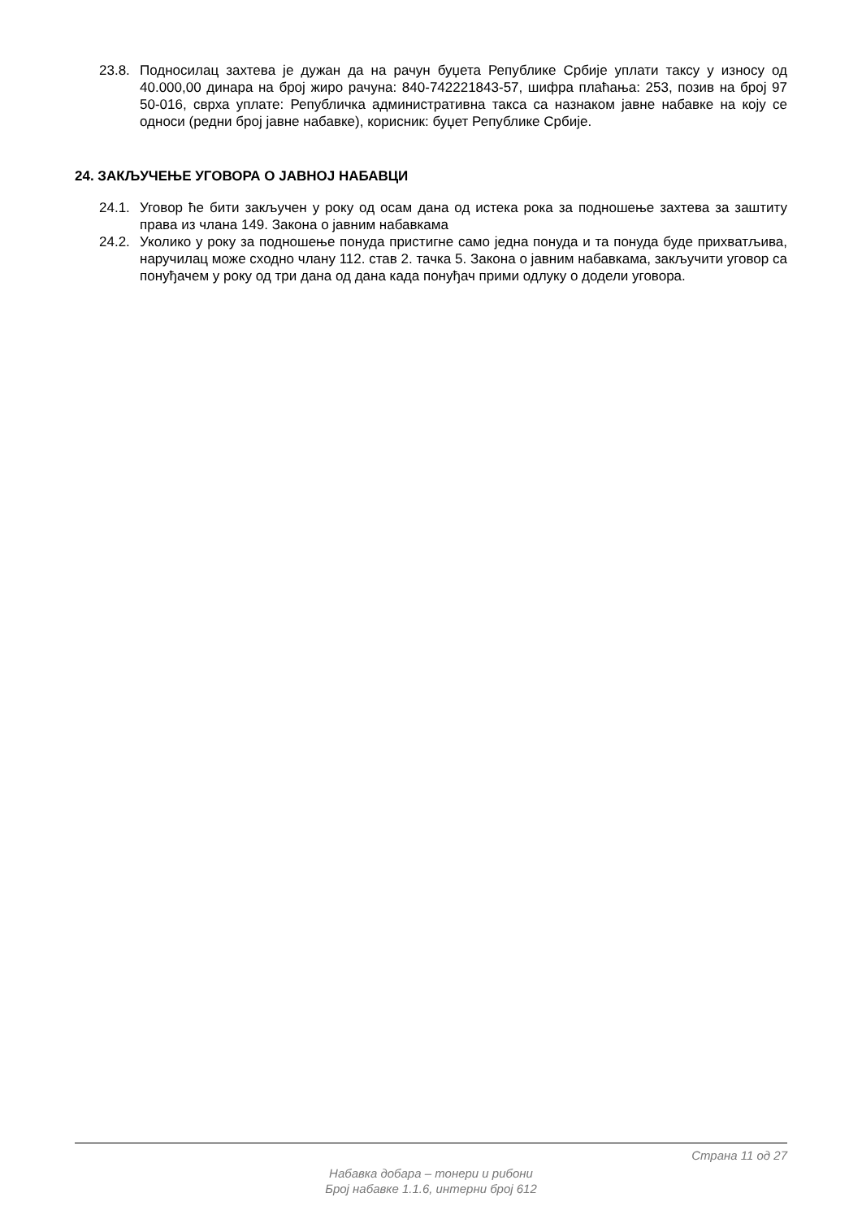23.8. Подносилац захтева је дужан да на рачун буџета Републике Србије уплати таксу у износу од 40.000,00 динара на број жиро рачуна: 840-742221843-57, шифра плаћања: 253, позив на број 97 50-016, сврха уплате: Републичка административна такса са назнаком јавне набавке на коју се односи (редни број јавне набавке), корисник: буџет Републике Србије.
24. ЗАКЉУЧЕЊЕ УГОВОРА О ЈАВНОЈ НАБАВЦИ
24.1. Уговор ће бити закључен у року од осам дана од истека рока за подношење захтева за заштиту права из члана 149. Закона о јавним набавкама
24.2. Уколико у року за подношење понуда пристигне само једна понуда и та понуда буде прихватљива, наручилац може сходно члану 112. став 2. тачка 5. Закона о јавним набавкама, закључити уговор са понуђачем у року од три дана од дана када понуђач прими одлуку о додели уговора.
Страна 11 од 27
Набавка добара – тонери и рибони
Број набавке 1.1.6, интерни број 612